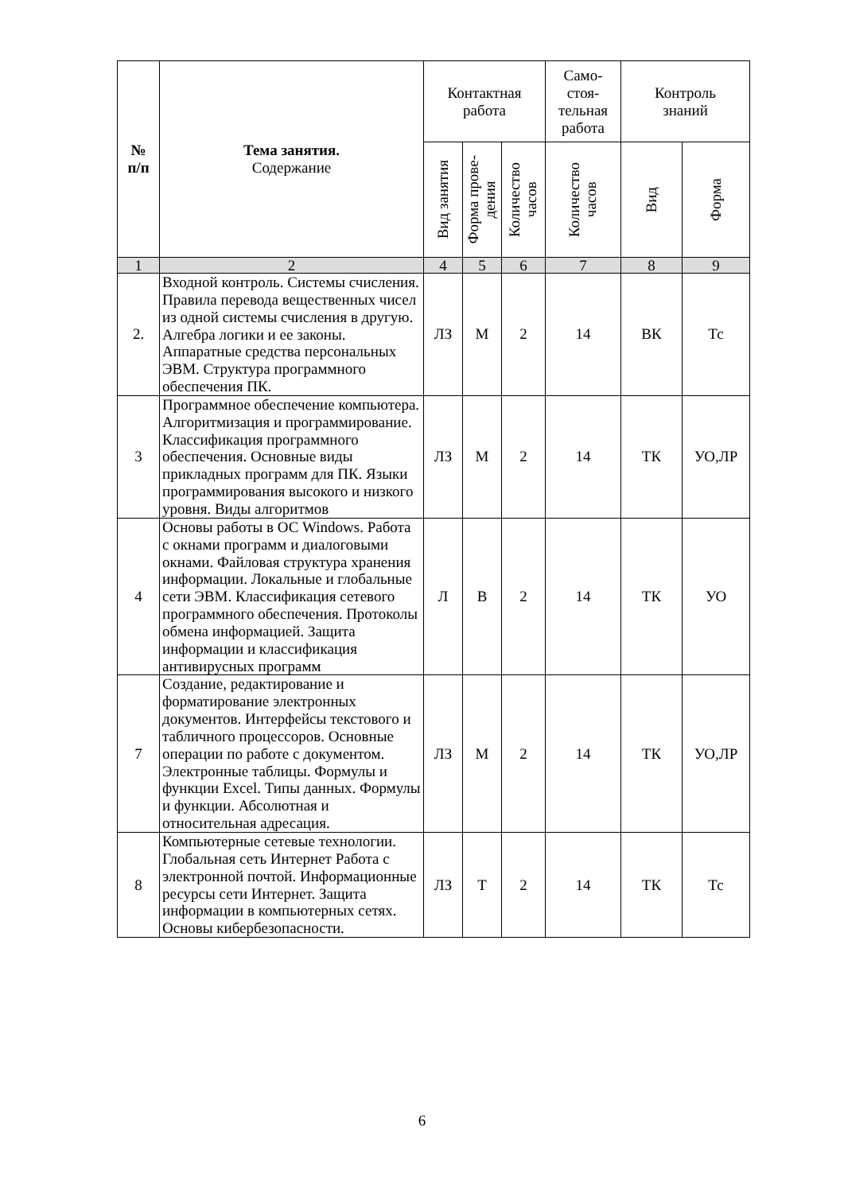| № п/п | Тема занятия. Содержание | Контактная работа | | | Само- стоя- тельная работа | Контроль знаний | |
| --- | --- | --- | --- | --- | --- | --- | --- |
| | | Вид занятия | Форма прове- дения | Количество часов | Количество часов | Вид | Форма |
| 1 | 2 | 4 | 5 | 6 | 7 | 8 | 9 |
| 2. | Входной контроль. Системы счисления. Правила перевода вещественных чисел из одной системы счисления в другую. Алгебра логики и ее законы. Аппаратные средства персональных ЭВМ. Структура программного обеспечения ПК. | ЛЗ | М | 2 | 14 | ВК | Тс |
| 3 | Программное обеспечение компьютера. Алгоритмизация и программирование. Классификация программного обеспечения. Основные виды прикладных программ для ПК. Языки программирования высокого и низкого уровня. Виды алгоритмов | ЛЗ | М | 2 | 14 | ТК | УО,ЛР |
| 4 | Основы работы в ОС Windows. Работа с окнами программ и диалоговыми окнами. Файловая структура хранения информации. Локальные и глобальные сети ЭВМ. Классификация сетевого программного обеспечения. Протоколы обмена информацией. Защита информации и классификация антивирусных программ | Л | В | 2 | 14 | ТК | УО |
| 7 | Создание, редактирование и форматирование электронных документов. Интерфейсы текстового и табличного процессоров. Основные операции по работе с документом. Электронные таблицы. Формулы и функции Excel. Типы данных. Формулы и функции. Абсолютная и относительная адресация. | ЛЗ | М | 2 | 14 | ТК | УО,ЛР |
| 8 | Компьютерные сетевые технологии. Глобальная сеть Интернет Работа с электронной почтой. Информационные ресурсы сети Интернет. Защита информации в компьютерных сетях. Основы кибербезопасности. | ЛЗ | Т | 2 | 14 | ТК | Тс |
6